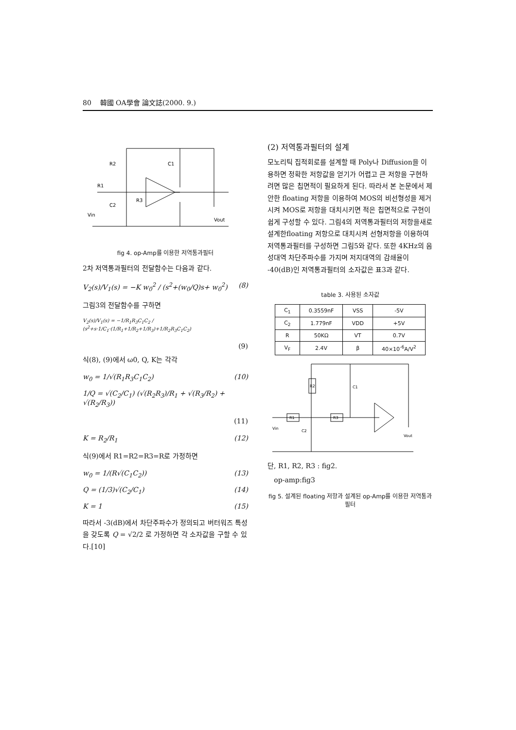80 韓國 OA學會 論文誌(2000. 9.)
R2
C1
R1
R3
C2
Vin
Vout
fig 4. op-Amp를 이용한 저역통과필터
2차 저역통과필터의 전달함수는 다음과 같다.
V<sub>2</sub>(s)/V<sub>1</sub>(s) = −K w<sub>0</sub><sup>2</sup> / (s<sup>2</sup>+(w<sub>0</sub>/Q)s+ w<sub>0</sub><sup>2</sup>) (8)
그림3의 전달함수를 구하면
V<sub>2</sub>(s)/V<sub>1</sub>(s) = −1/R<sub>1</sub>R<sub>3</sub>C<sub>1</sub>C<sub>2</sub> / (s<sup>2</sup>+s·1/C<sub>1</sub>·(1/R<sub>1</sub>+1/R<sub>2</sub>+1/R<sub>3</sub>)+1/R<sub>2</sub>R<sub>3</sub>C<sub>1</sub>C<sub>2</sub>)
(9)
식(8), (9)에서 ω0, Q, K는 각각
w<sub>0</sub> = 1/√(R<sub>1</sub>R<sub>3</sub>C<sub>1</sub>C<sub>2</sub>) (10)
1/Q = √(C<sub>2</sub>/C<sub>1</sub>) (√(R<sub>2</sub>R<sub>3</sub>)/R<sub>1</sub> + √(R<sub>3</sub>/R<sub>2</sub>) + √(R<sub>2</sub>/R<sub>3</sub>))
(11)
K = R<sub>2</sub>/R<sub>1</sub> (12)
식(9)에서 R1=R2=R3=R로 가정하면
w<sub>0</sub> = 1/(R√(C<sub>1</sub>C<sub>2</sub>)) (13)
Q = (1/3)√(C<sub>2</sub>/C<sub>1</sub>) (14)
K = 1 (15)
따라서 -3(dB)에서 차단주파수가 정의되고 버터워즈 특성을 갖도록 Q = √2/2 로 가정하면 각 소자값을 구할 수 있다.[10]
(2) 저역통과필터의 설계
모노리틱 집적회로를 설계할 때 Poly나 Diffusion을 이용하면 정확한 저항값을 얻기가 어렵고 큰 저항을 구현하려면 많은 칩면적이 필요하게 된다. 따라서 본 논문에서 제안한 floating 저항을 이용하여 MOS의 비선형성을 제거시켜 MOS로 저항을 대치시키면 적은 칩면적으로 구현이 쉽게 구성할 수 있다. 그림4의 저역통과필터의 저항을새로설계한floating 저항으로 대치시켜 선형저항을 이용하여 저역통과필터를 구성하면 그림5와 같다. 또한 4KHz의 음성대역 차단주파수를 가지며 저지대역의 감쇄율이 -40(dB)인 저역통과필터의 소자값은 표3과 같다.
table 3. 사용된 소자값
| C<sub>1</sub> | 0.3559nF | VSS | -5V |
| C<sub>2</sub> | 1.779nF | VDD | +5V |
| R | 50KΩ | VT | 0.7V |
| V<sub>F</sub> | 2.4V | β | 40×10<sup>-6</sup>A/V<sup>2</sup> |
R1
R3
R2
Vin
Vout
C1
C2
단, R1, R2, R3 : fig2.
op-amp:fig3
fig 5. 설계된 floating 저항과 설계된 op-Amp를 이용한 저역통과필터